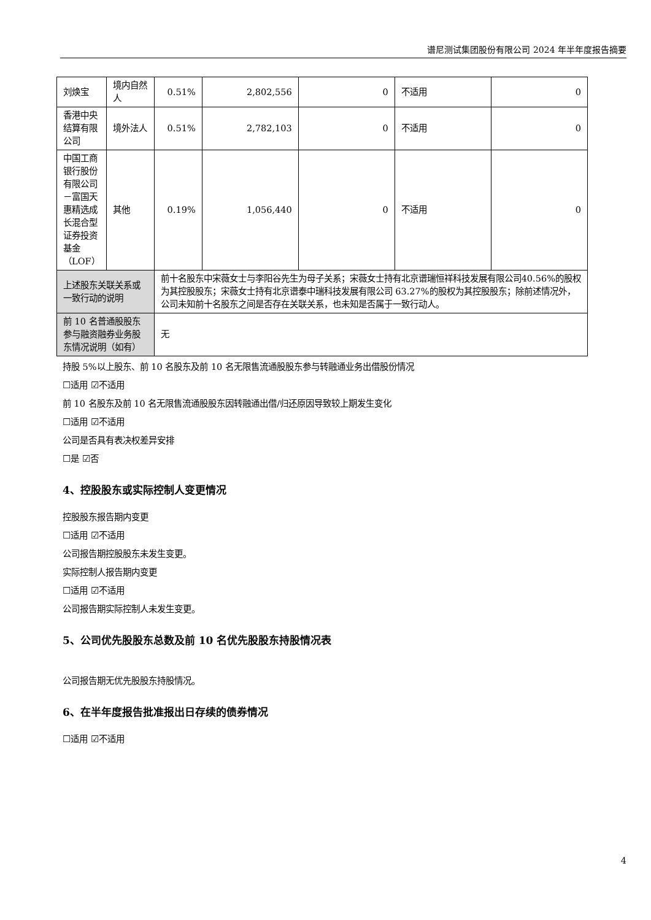谱尼测试集团股份有限公司 2024 年半年度报告摘要
| 刘焕宝 | 境内自然人 | 0.51% | 2,802,556 | 0 | 不适用 | 0 |
| 香港中央结算有限公司 | 境外法人 | 0.51% | 2,782,103 | 0 | 不适用 | 0 |
| 中国工商银行股份有限公司－富国天惠精选成长混合型证券投资基金（LOF） | 其他 | 0.19% | 1,056,440 | 0 | 不适用 | 0 |
| 上述股东关联关系或一致行动的说明 | | 前十名股东中宋薇女士与李阳谷先生为母子关系；宋薇女士持有北京谱瑞恒祥科技发展有限公司40.56%的股权为其控股股东；宋薇女士持有北京谱泰中瑞科技发展有限公司 63.27%的股权为其控股股东；除前述情况外，公司未知前十名股东之间是否存在关联关系，也未知是否属于一致行动人。 | | | | |
| 前 10 名普通股股东参与融资融券业务股东情况说明（如有） | | 无 | | | | |
持股 5%以上股东、前 10 名股东及前 10 名无限售流通股股东参与转融通业务出借股份情况
☐适用 ☑不适用
前 10 名股东及前 10 名无限售流通股股东因转融通出借/归还原因导致较上期发生变化
☐适用 ☑不适用
公司是否具有表决权差异安排
☐是 ☑否
4、控股股东或实际控制人变更情况
控股股东报告期内变更
☐适用 ☑不适用
公司报告期控股股东未发生变更。
实际控制人报告期内变更
☐适用 ☑不适用
公司报告期实际控制人未发生变更。
5、公司优先股股东总数及前 10 名优先股股东持股情况表
公司报告期无优先股股东持股情况。
6、在半年度报告批准报出日存续的债券情况
☐适用 ☑不适用
4